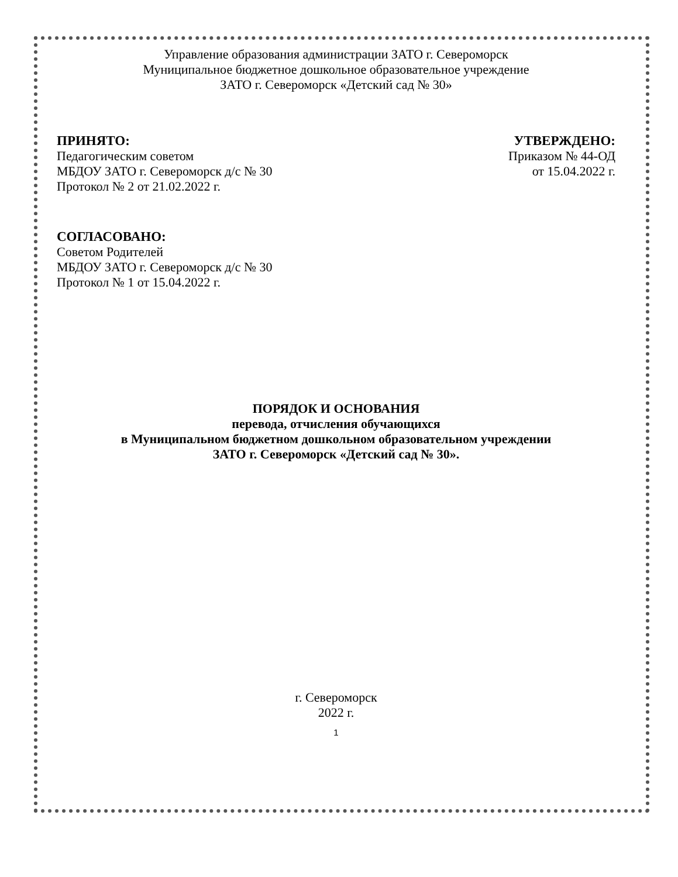Управление образования администрации ЗАТО г. Североморск
Муниципальное бюджетное дошкольное образовательное учреждение
ЗАТО г. Североморск «Детский сад № 30»
ПРИНЯТО:
Педагогическим советом
МБДОУ ЗАТО г. Североморск д/с № 30
Протокол № 2 от 21.02.2022 г.
УТВЕРЖДЕНО:
Приказом № 44-ОД
от 15.04.2022 г.
СОГЛАСОВАНО:
Советом Родителей
МБДОУ ЗАТО г. Североморск д/с № 30
Протокол № 1 от 15.04.2022 г.
ПОРЯДОК И ОСНОВАНИЯ
перевода, отчисления обучающихся
в Муниципальном бюджетном дошкольном образовательном учреждении
ЗАТО г. Североморск «Детский сад № 30».
г. Североморск
2022 г.
1